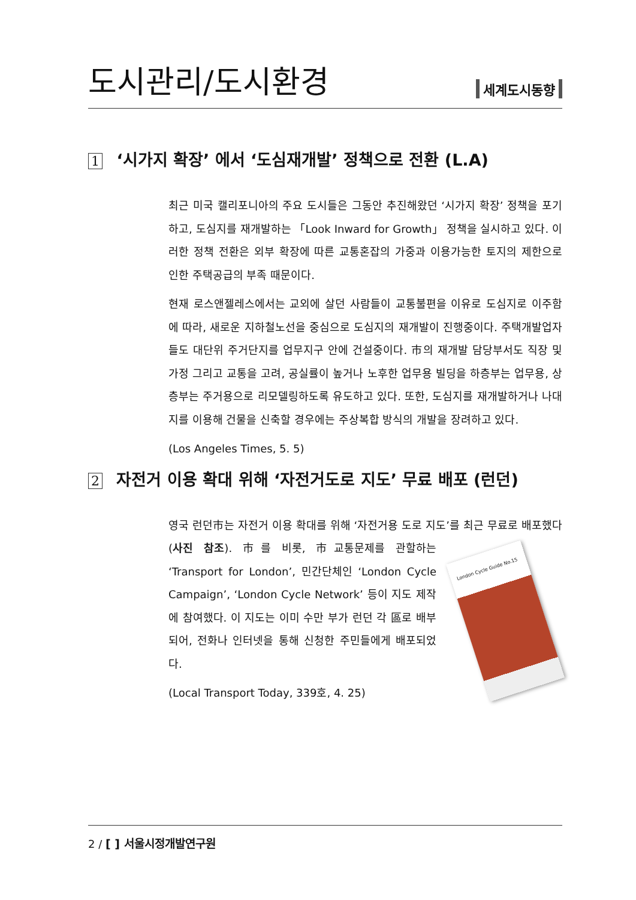도시관리/도시환경
세계도시동향
1 ‘시가지 확장’ 에서 ‘도심재개발’ 정책으로 전환 (L.A)
최근 미국 캘리포니아의 주요 도시들은 그동안 추진해왔던 ‘시가지 확장’ 정책을 포기하고, 도심지를 재개발하는 「Look Inward for Growth」 정책을 실시하고 있다. 이러한 정책 전환은 외부 확장에 따른 교통혼잡의 가중과 이용가능한 토지의 제한으로 인한 주택공급의 부족 때문이다.
현재 로스앤젤레스에서는 교외에 살던 사람들이 교통불편을 이유로 도심지로 이주함에 따라, 새로운 지하철노선을 중심으로 도심지의 재개발이 진행중이다. 주택개발업자들도 대단위 주거단지를 업무지구 안에 건설중이다. 市의 재개발 담당부서도 직장 및 가정 그리고 교통을 고려, 공실률이 높거나 노후한 업무용 빌딩을 하층부는 업무용, 상층부는 주거용으로 리모델링하도록 유도하고 있다. 또한, 도심지를 재개발하거나 나대지를 이용해 건물을 신축할 경우에는 주상복합 방식의 개발을 장려하고 있다.
(Los Angeles Times, 5. 5)
2 자전거 이용 확대 위해 ‘자전거도로 지도’ 무료 배포 (런던)
영국 런던市는 자전거 이용 확대를 위해 ‘자전거용 도로 지도’를 최근 무료로 London Cycle Guide No.15 배포했다(사진 참조). 市를 비롯, 市교통문제를 관할하는 ‘Transport for London’, 민간단체인 ‘London Cycle Campaign’, ‘London Cycle Network’ 등이 지도 제작에 참여했다. 이 지도는 이미 수만 부가 런던 각 區로 배부되어, 전화나 인터넷을 통해 신청한 주민들에게 배포되었다.
(Local Transport Today, 339호, 4. 25)
2 / [ ] 서울시정개발연구원